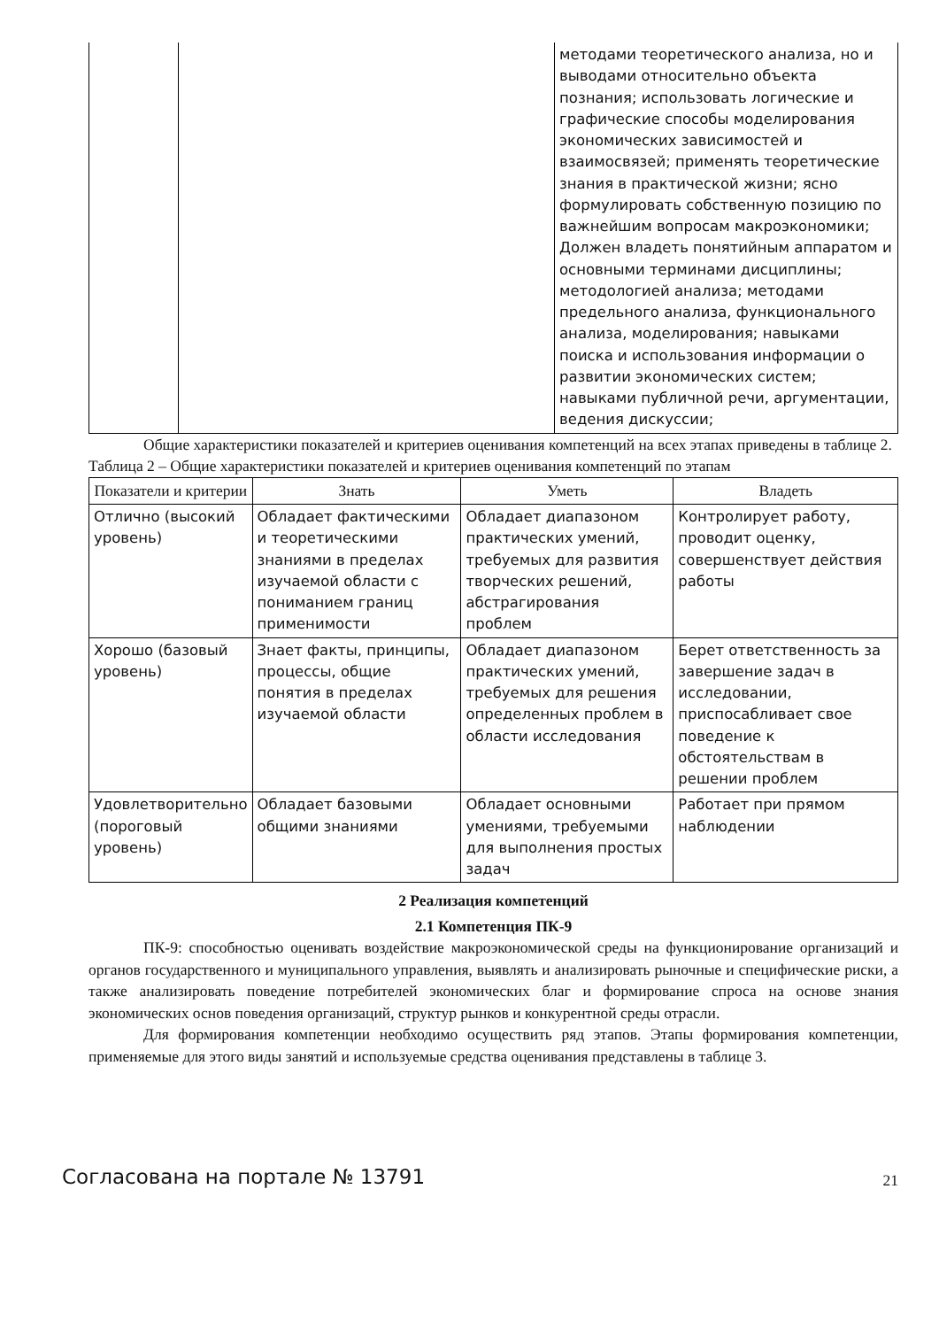| | | методами теоретического анализа, но и выводами относительно объекта познания; использовать логические и графические способы моделирования экономических зависимостей и взаимосвязей; применять теоретические знания в практической жизни; ясно формулировать собственную позицию по важнейшим вопросам макроэкономики; Должен владеть понятийным аппаратом и основными терминами дисциплины; методологией анализа; методами предельного анализа, функционального анализа, моделирования; навыками поиска и использования информации о развитии экономических систем; навыками публичной речи, аргументации, ведения дискуссии; |
Общие характеристики показателей и критериев оценивания компетенций на всех этапах приведены в таблице 2.
Таблица 2 – Общие характеристики показателей и критериев оценивания компетенций по этапам
| Показатели и критерии | Знать | Уметь | Владеть |
| --- | --- | --- | --- |
| Отлично (высокий уровень) | Обладает фактическими и теоретическими знаниями в пределах изучаемой области с пониманием границ применимости | Обладает диапазоном практических умений, требуемых для развития творческих решений, абстрагирования проблем | Контролирует работу, проводит оценку, совершенствует действия работы |
| Хорошо (базовый уровень) | Знает факты, принципы, процессы, общие понятия в пределах изучаемой области | Обладает диапазоном практических умений, требуемых для решения определенных проблем в области исследования | Берет ответственность за завершение задач в исследовании, приспосабливает свое поведение к обстоятельствам в решении проблем |
| Удовлетворительно (пороговый уровень) | Обладает базовыми общими знаниями | Обладает основными умениями, требуемыми для выполнения простых задач | Работает при прямом наблюдении |
2 Реализация компетенций
2.1 Компетенция ПК-9
ПК-9: способностью оценивать воздействие макроэкономической среды на функционирование организаций и органов государственного и муниципального управления, выявлять и анализировать рыночные и специфические риски, а также анализировать поведение потребителей экономических благ и формирование спроса на основе знания экономических основ поведения организаций, структур рынков и конкурентной среды отрасли.
Для формирования компетенции необходимо осуществить ряд этапов. Этапы формирования компетенции, применяемые для этого виды занятий и используемые средства оценивания представлены в таблице 3.
Согласована на портале № 13791 21